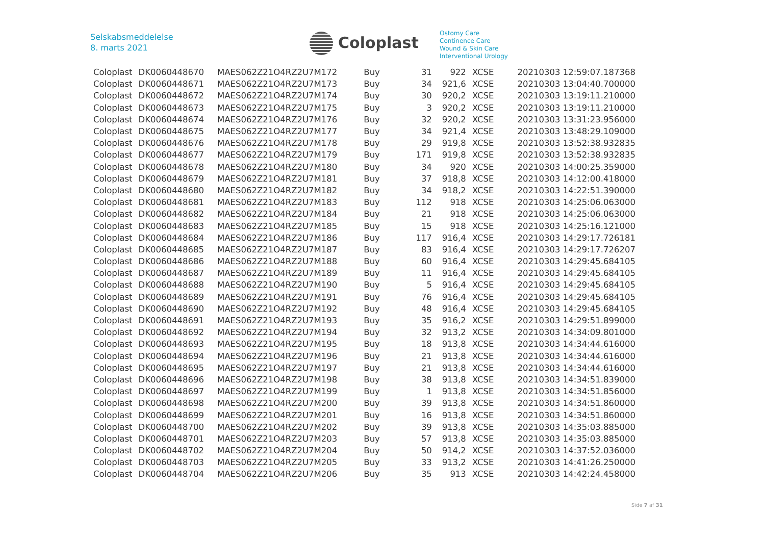Selskabsmeddelelse
8. marts 2021
Coloplast
Ostomy Care
Continence Care
Wound & Skin Care
Interventional Urology
| Coloplast | DK0060448670 | MAES062Z21O4RZ2U7M172 | Buy | 31 | 922 | XCSE | 20210303 12:59:07.187368 |
| Coloplast | DK0060448671 | MAES062Z21O4RZ2U7M173 | Buy | 34 | 921,6 | XCSE | 20210303 13:04:40.700000 |
| Coloplast | DK0060448672 | MAES062Z21O4RZ2U7M174 | Buy | 30 | 920,2 | XCSE | 20210303 13:19:11.210000 |
| Coloplast | DK0060448673 | MAES062Z21O4RZ2U7M175 | Buy | 3 | 920,2 | XCSE | 20210303 13:19:11.210000 |
| Coloplast | DK0060448674 | MAES062Z21O4RZ2U7M176 | Buy | 32 | 920,2 | XCSE | 20210303 13:31:23.956000 |
| Coloplast | DK0060448675 | MAES062Z21O4RZ2U7M177 | Buy | 34 | 921,4 | XCSE | 20210303 13:48:29.109000 |
| Coloplast | DK0060448676 | MAES062Z21O4RZ2U7M178 | Buy | 29 | 919,8 | XCSE | 20210303 13:52:38.932835 |
| Coloplast | DK0060448677 | MAES062Z21O4RZ2U7M179 | Buy | 171 | 919,8 | XCSE | 20210303 13:52:38.932835 |
| Coloplast | DK0060448678 | MAES062Z21O4RZ2U7M180 | Buy | 34 | 920 | XCSE | 20210303 14:00:25.359000 |
| Coloplast | DK0060448679 | MAES062Z21O4RZ2U7M181 | Buy | 37 | 918,8 | XCSE | 20210303 14:12:00.418000 |
| Coloplast | DK0060448680 | MAES062Z21O4RZ2U7M182 | Buy | 34 | 918,2 | XCSE | 20210303 14:22:51.390000 |
| Coloplast | DK0060448681 | MAES062Z21O4RZ2U7M183 | Buy | 112 | 918 | XCSE | 20210303 14:25:06.063000 |
| Coloplast | DK0060448682 | MAES062Z21O4RZ2U7M184 | Buy | 21 | 918 | XCSE | 20210303 14:25:06.063000 |
| Coloplast | DK0060448683 | MAES062Z21O4RZ2U7M185 | Buy | 15 | 918 | XCSE | 20210303 14:25:16.121000 |
| Coloplast | DK0060448684 | MAES062Z21O4RZ2U7M186 | Buy | 117 | 916,4 | XCSE | 20210303 14:29:17.726181 |
| Coloplast | DK0060448685 | MAES062Z21O4RZ2U7M187 | Buy | 83 | 916,4 | XCSE | 20210303 14:29:17.726207 |
| Coloplast | DK0060448686 | MAES062Z21O4RZ2U7M188 | Buy | 60 | 916,4 | XCSE | 20210303 14:29:45.684105 |
| Coloplast | DK0060448687 | MAES062Z21O4RZ2U7M189 | Buy | 11 | 916,4 | XCSE | 20210303 14:29:45.684105 |
| Coloplast | DK0060448688 | MAES062Z21O4RZ2U7M190 | Buy | 5 | 916,4 | XCSE | 20210303 14:29:45.684105 |
| Coloplast | DK0060448689 | MAES062Z21O4RZ2U7M191 | Buy | 76 | 916,4 | XCSE | 20210303 14:29:45.684105 |
| Coloplast | DK0060448690 | MAES062Z21O4RZ2U7M192 | Buy | 48 | 916,4 | XCSE | 20210303 14:29:45.684105 |
| Coloplast | DK0060448691 | MAES062Z21O4RZ2U7M193 | Buy | 35 | 916,2 | XCSE | 20210303 14:29:51.899000 |
| Coloplast | DK0060448692 | MAES062Z21O4RZ2U7M194 | Buy | 32 | 913,2 | XCSE | 20210303 14:34:09.801000 |
| Coloplast | DK0060448693 | MAES062Z21O4RZ2U7M195 | Buy | 18 | 913,8 | XCSE | 20210303 14:34:44.616000 |
| Coloplast | DK0060448694 | MAES062Z21O4RZ2U7M196 | Buy | 21 | 913,8 | XCSE | 20210303 14:34:44.616000 |
| Coloplast | DK0060448695 | MAES062Z21O4RZ2U7M197 | Buy | 21 | 913,8 | XCSE | 20210303 14:34:44.616000 |
| Coloplast | DK0060448696 | MAES062Z21O4RZ2U7M198 | Buy | 38 | 913,8 | XCSE | 20210303 14:34:51.839000 |
| Coloplast | DK0060448697 | MAES062Z21O4RZ2U7M199 | Buy | 1 | 913,8 | XCSE | 20210303 14:34:51.856000 |
| Coloplast | DK0060448698 | MAES062Z21O4RZ2U7M200 | Buy | 39 | 913,8 | XCSE | 20210303 14:34:51.860000 |
| Coloplast | DK0060448699 | MAES062Z21O4RZ2U7M201 | Buy | 16 | 913,8 | XCSE | 20210303 14:34:51.860000 |
| Coloplast | DK0060448700 | MAES062Z21O4RZ2U7M202 | Buy | 39 | 913,8 | XCSE | 20210303 14:35:03.885000 |
| Coloplast | DK0060448701 | MAES062Z21O4RZ2U7M203 | Buy | 57 | 913,8 | XCSE | 20210303 14:35:03.885000 |
| Coloplast | DK0060448702 | MAES062Z21O4RZ2U7M204 | Buy | 50 | 914,2 | XCSE | 20210303 14:37:52.036000 |
| Coloplast | DK0060448703 | MAES062Z21O4RZ2U7M205 | Buy | 33 | 913,2 | XCSE | 20210303 14:41:26.250000 |
| Coloplast | DK0060448704 | MAES062Z21O4RZ2U7M206 | Buy | 35 | 913 | XCSE | 20210303 14:42:24.458000 |
Side 7 af 31